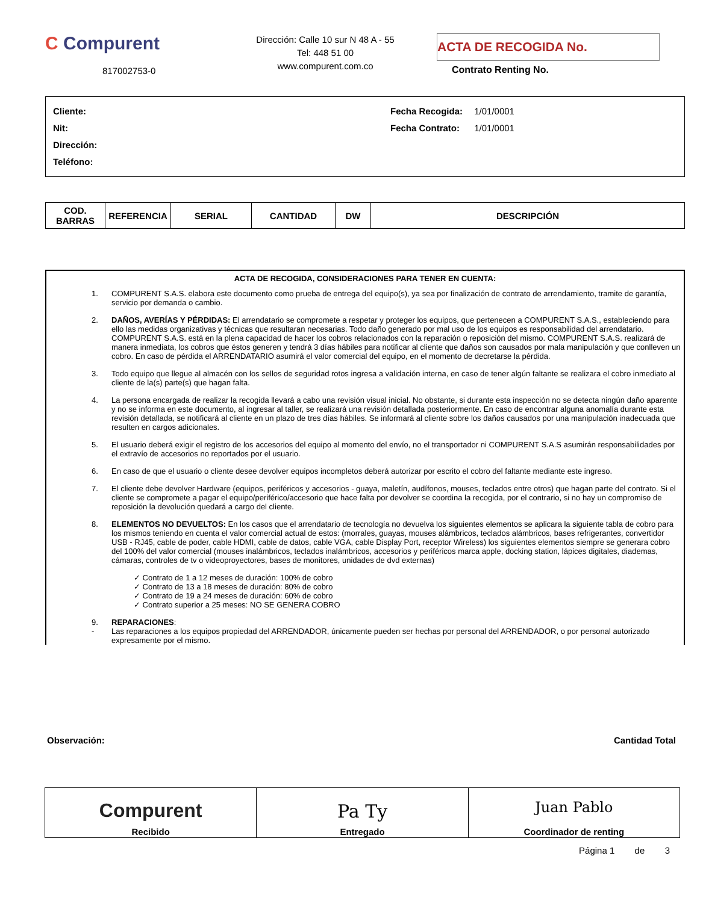C Compurent
817002753-0
Dirección: Calle 10 sur N 48 A - 55
Tel: 448 51 00
www.compurent.com.co
ACTA DE RECOGIDA No.
Contrato Renting No.
Cliente:
Nit:
Dirección:
Teléfono:
Fecha Recogida: 1/01/0001
Fecha Contrato: 1/01/0001
| COD. BARRAS | REFERENCIA | SERIAL | CANTIDAD | DW | DESCRIPCIÓN |
| --- | --- | --- | --- | --- | --- |
ACTA DE RECOGIDA, CONSIDERACIONES PARA TENER EN CUENTA:
1. COMPURENT S.A.S. elabora este documento como prueba de entrega del equipo(s), ya sea por finalización de contrato de arrendamiento, tramite de garantía, servicio por demanda o cambio.
2. DAÑOS, AVERÍAS Y PÉRDIDAS: El arrendatario se compromete a respetar y proteger los equipos, que pertenecen a COMPURENT S.A.S., estableciendo para ello las medidas organizativas y técnicas que resultaran necesarias. Todo daño generado por mal uso de los equipos es responsabilidad del arrendatario. COMPURENT S.A.S. está en la plena capacidad de hacer los cobros relacionados con la reparación o reposición del mismo. COMPURENT S.A.S. realizará de manera inmediata, los cobros que éstos generen y tendrá 3 días hábiles para notificar al cliente que daños son causados por mala manipulación y que conlleven un cobro. En caso de pérdida el ARRENDATARIO asumirá el valor comercial del equipo, en el momento de decretarse la pérdida.
3. Todo equipo que llegue al almacén con los sellos de seguridad rotos ingresa a validación interna, en caso de tener algún faltante se realizara el cobro inmediato al cliente de la(s) parte(s) que hagan falta.
4. La persona encargada de realizar la recogida llevará a cabo una revisión visual inicial. No obstante, si durante esta inspección no se detecta ningún daño aparente y no se informa en este documento, al ingresar al taller, se realizará una revisión detallada posteriormente. En caso de encontrar alguna anomalía durante esta revisión detallada, se notificará al cliente en un plazo de tres días hábiles. Se informará al cliente sobre los daños causados por una manipulación inadecuada que resulten en cargos adicionales.
5. El usuario deberá exigir el registro de los accesorios del equipo al momento del envío, no el transportador ni COMPURENT S.A.S asumirán responsabilidades por el extravío de accesorios no reportados por el usuario.
6. En caso de que el usuario o cliente desee devolver equipos incompletos deberá autorizar por escrito el cobro del faltante mediante este ingreso.
7. El cliente debe devolver Hardware (equipos, periféricos y accesorios - guaya, maletín, audífonos, mouses, teclados entre otros) que hagan parte del contrato. Si el cliente se compromete a pagar el equipo/periférico/accesorio que hace falta por devolver se coordina la recogida, por el contrario, si no hay un compromiso de reposición la devolución quedará a cargo del cliente.
8. ELEMENTOS NO DEVUELTOS: En los casos que el arrendatario de tecnología no devuelva los siguientes elementos se aplicara la siguiente tabla de cobro para los mismos teniendo en cuenta el valor comercial actual de estos: (morrales, guayas, mouses alámbricos, teclados alámbricos, bases refrigerantes, convertidor USB - RJ45, cable de poder, cable HDMI, cable de datos, cable VGA, cable Display Port, receptor Wireless) los siguientes elementos siempre se generara cobro del 100% del valor comercial (mouses inalámbricos, teclados inalámbricos, accesorios y periféricos marca apple, docking station, lápices digitales, diademas, cámaras, controles de tv o videoproyectores, bases de monitores, unidades de dvd externas)
✓ Contrato de 1 a 12 meses de duración: 100% de cobro
✓ Contrato de 13 a 18 meses de duración: 80% de cobro
✓ Contrato de 19 a 24 meses de duración: 60% de cobro
✓ Contrato superior a 25 meses: NO SE GENERA COBRO
9. REPARACIONES:
- Las reparaciones a los equipos propiedad del ARRENDADOR, únicamente pueden ser hechas por personal del ARRENDADOR, o por personal autorizado expresamente por el mismo.
Observación: Cantidad Total
| Compurent Recibido | Pa Ty Entregado | Juan Pablo Coordinador de renting |
Página 1 de 3